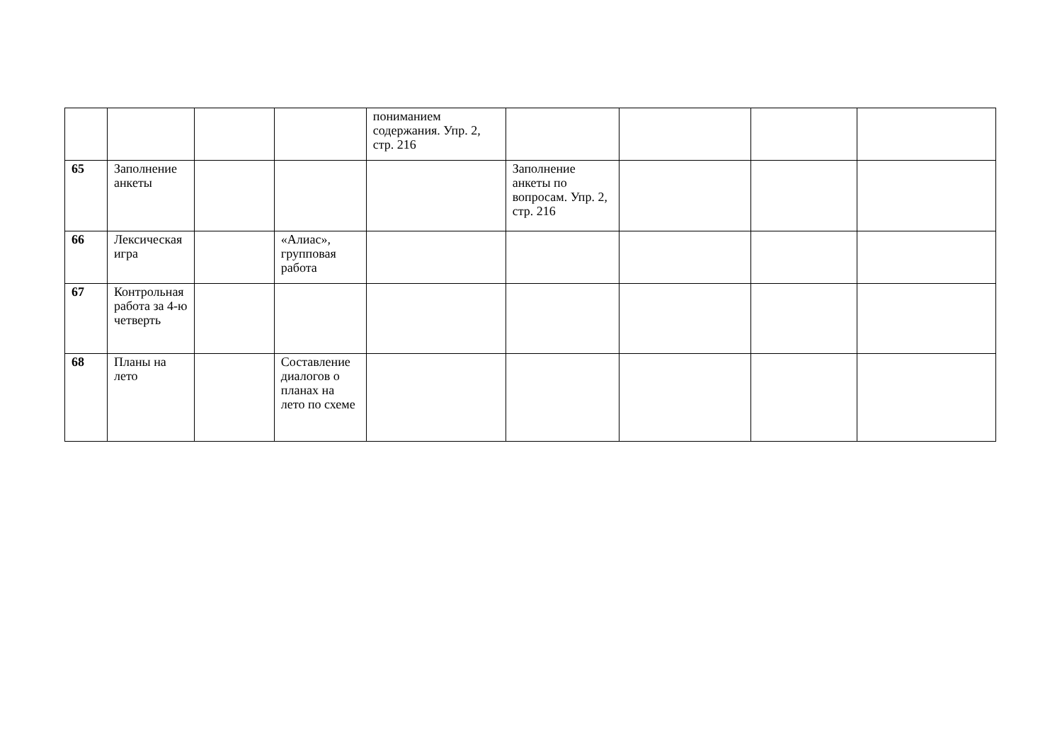| | | | | пониманием содержания. Упр. 2, стр. 216 | | | | |
| 65 | Заполнение анкеты | | | | Заполнение анкеты по вопросам. Упр. 2, стр. 216 | | | |
| 66 | Лексическая игра | | «Алиас», групповая работа | | | | | |
| 67 | Контрольная работа за 4-ю четверть | | | | | | | |
| 68 | Планы на лето | | Составление диалогов о планах на лето по схеме | | | | | |